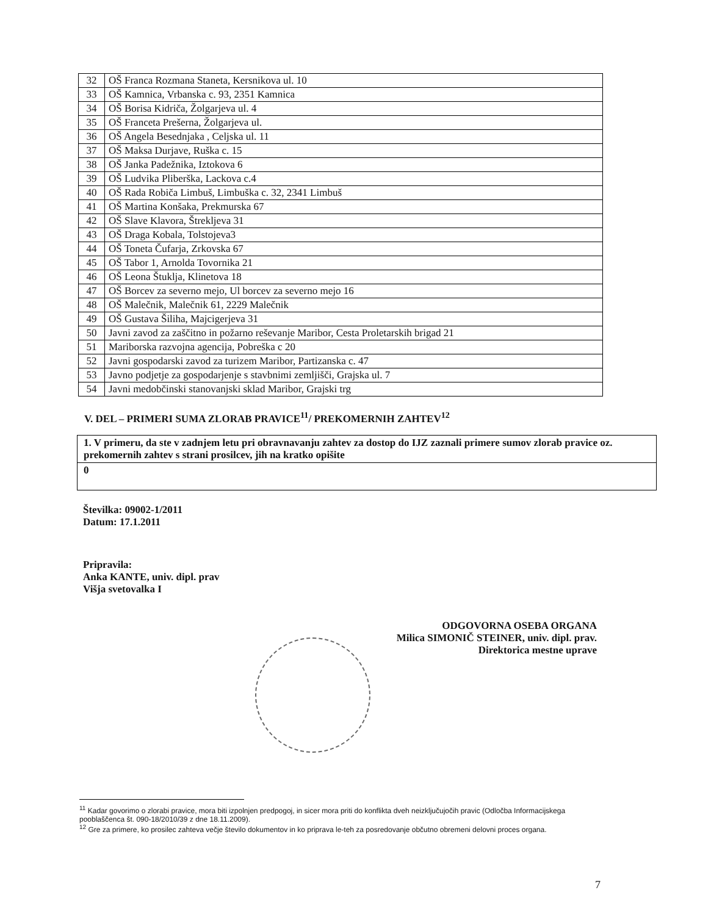| 32 | OŠ Franca Rozmana Staneta, Kersnikova ul. 10 |
| 33 | OŠ Kamnica, Vrbanska c. 93, 2351 Kamnica |
| 34 | OŠ Borisa Kidriča, Žolgarjeva ul. 4 |
| 35 | OŠ Franceta Prešerna, Žolgarjeva ul. |
| 36 | OŠ Angela Besednjaka , Celjska ul. 11 |
| 37 | OŠ Maksa Durjave, Ruška c. 15 |
| 38 | OŠ Janka Padežnika, Iztokova 6 |
| 39 | OŠ Ludvika Pliberška, Lackova c.4 |
| 40 | OŠ Rada Robiča Limbuš, Limbuška c. 32, 2341 Limbuš |
| 41 | OŠ Martina Konšaka, Prekmurska 67 |
| 42 | OŠ Slave Klavora, Štrekljeva 31 |
| 43 | OŠ Draga Kobala, Tolstojeva3 |
| 44 | OŠ Toneta Čufarja, Zrkovska 67 |
| 45 | OŠ Tabor 1, Arnolda Tovornika 21 |
| 46 | OŠ Leona Štuklja, Klinetova 18 |
| 47 | OŠ Borcev za severno mejo, Ul borcev za severno mejo 16 |
| 48 | OŠ Malečnik, Malečnik 61, 2229 Malečnik |
| 49 | OŠ Gustava Šiliha, Majcigerjeva 31 |
| 50 | Javni zavod za zaščitno in požarno reševanje Maribor, Cesta Proletarskih brigad 21 |
| 51 | Mariborska razvojna agencija, Pobreška c 20 |
| 52 | Javni gospodarski zavod za turizem Maribor, Partizanska c. 47 |
| 53 | Javno podjetje za gospodarjenje s stavbnimi zemljišči, Grajska ul. 7 |
| 54 | Javni medobčinski stanovanjski sklad Maribor, Grajski trg |
V. DEL – PRIMERI SUMA ZLORAB PRAVICE<sup>11</sup>/ PREKOMERNIH ZAHTEV<sup>12</sup>
| 1. V primeru, da ste v zadnjem letu pri obravnavanju zahtev za dostop do IJZ zaznali primere sumov zlorab pravice oz. prekomernih zahtev s strani prosilcev, jih na kratko opišite |
| 0 |
Številka: 09002-1/2011
Datum: 17.1.2011
Pripravila:
Anka KANTE, univ. dipl. prav
Višja svetovalka I
ODGOVORNA OSEBA ORGANA
Milica SIMONIČ STEINER, univ. dipl. prav.
Direktorica mestne uprave
<sup>11</sup> Kadar govorimo o zlorabi pravice, mora biti izpolnjen predpogoj, in sicer mora priti do konflikta dveh neizključujočih pravic (Odločba Informacijskega pooblaščenca št. 090-18/2010/39 z dne 18.11.2009).
<sup>12</sup> Gre za primere, ko prosilec zahteva večje število dokumentov in ko priprava le-teh za posredovanje občutno obremeni delovni proces organa.
7